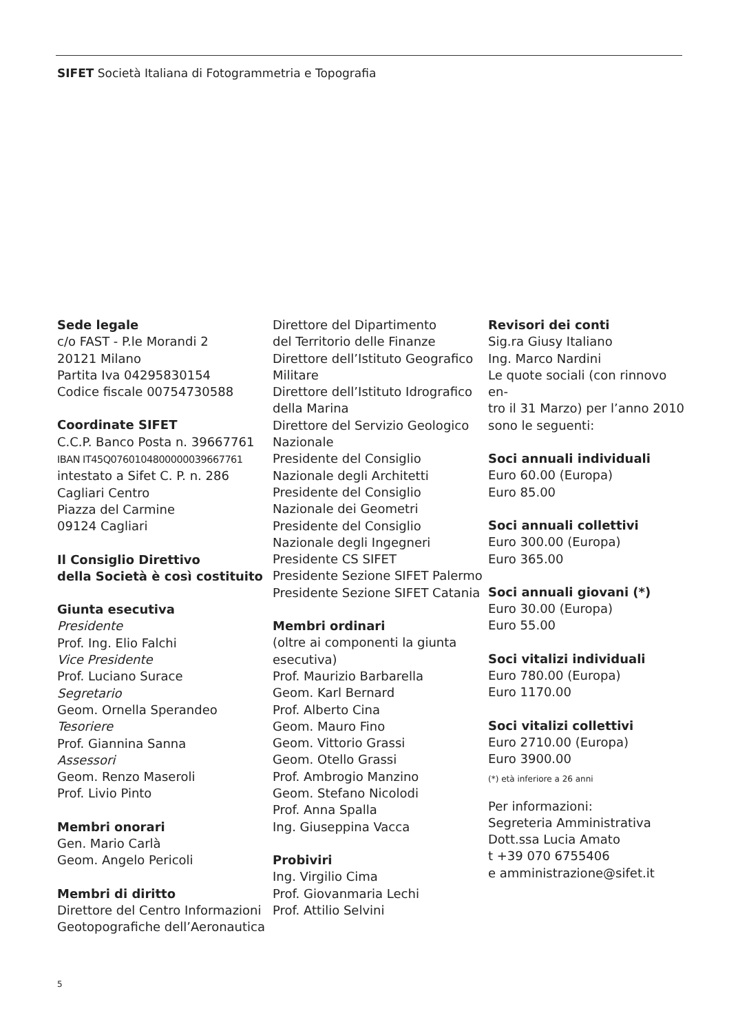SIFET Società Italiana di Fotogrammetria e Topografia
Sede legale
c/o FAST - P.le Morandi 2
20121 Milano
Partita Iva 04295830154
Codice fiscale 00754730588
Coordinate SIFET
C.C.P. Banco Posta n. 39667761
IBAN IT45Q0760104800000039667761
intestato a Sifet C. P. n. 286
Cagliari Centro
Piazza del Carmine
09124 Cagliari
Il Consiglio Direttivo
della Società è così costituito
Giunta esecutiva
Presidente
Prof. Ing. Elio Falchi
Vice Presidente
Prof. Luciano Surace
Segretario
Geom. Ornella Sperandeo
Tesoriere
Prof. Giannina Sanna
Assessori
Geom. Renzo Maseroli
Prof. Livio Pinto
Membri onorari
Gen. Mario Carlà
Geom. Angelo Pericoli
Membri di diritto
Direttore del Centro Informazioni
Geotopografiche dell’Aeronautica
Direttore del Dipartimento
del Territorio delle Finanze
Direttore dell’Istituto Geografico
Militare
Direttore dell’Istituto Idrografico
della Marina
Direttore del Servizio Geologico
Nazionale
Presidente del Consiglio
Nazionale degli Architetti
Presidente del Consiglio
Nazionale dei Geometri
Presidente del Consiglio
Nazionale degli Ingegneri
Presidente CS SIFET
Presidente Sezione SIFET Palermo
Presidente Sezione SIFET Catania
Membri ordinari
(oltre ai componenti la giunta
esecutiva)
Prof. Maurizio Barbarella
Geom. Karl Bernard
Prof. Alberto Cina
Geom. Mauro Fino
Geom. Vittorio Grassi
Geom. Otello Grassi
Prof. Ambrogio Manzino
Geom. Stefano Nicolodi
Prof. Anna Spalla
Ing. Giuseppina Vacca
Probiviri
Ing. Virgilio Cima
Prof. Giovanmaria Lechi
Prof. Attilio Selvini
Revisori dei conti
Sig.ra Giusy Italiano
Ing. Marco Nardini
Le quote sociali (con rinnovo en-
tro il 31 Marzo) per l’anno 2010
sono le seguenti:
Soci annuali individuali
Euro 60.00 (Europa)
Euro 85.00
Soci annuali collettivi
Euro 300.00 (Europa)
Euro 365.00
Soci annuali giovani (*)
Euro 30.00 (Europa)
Euro 55.00
Soci vitalizi individuali
Euro 780.00 (Europa)
Euro 1170.00
Soci vitalizi collettivi
Euro 2710.00 (Europa)
Euro 3900.00
(*) età inferiore a 26 anni
Per informazioni:
Segreteria Amministrativa
Dott.ssa Lucia Amato
t +39 070 6755406
e amministrazione@sifet.it
5